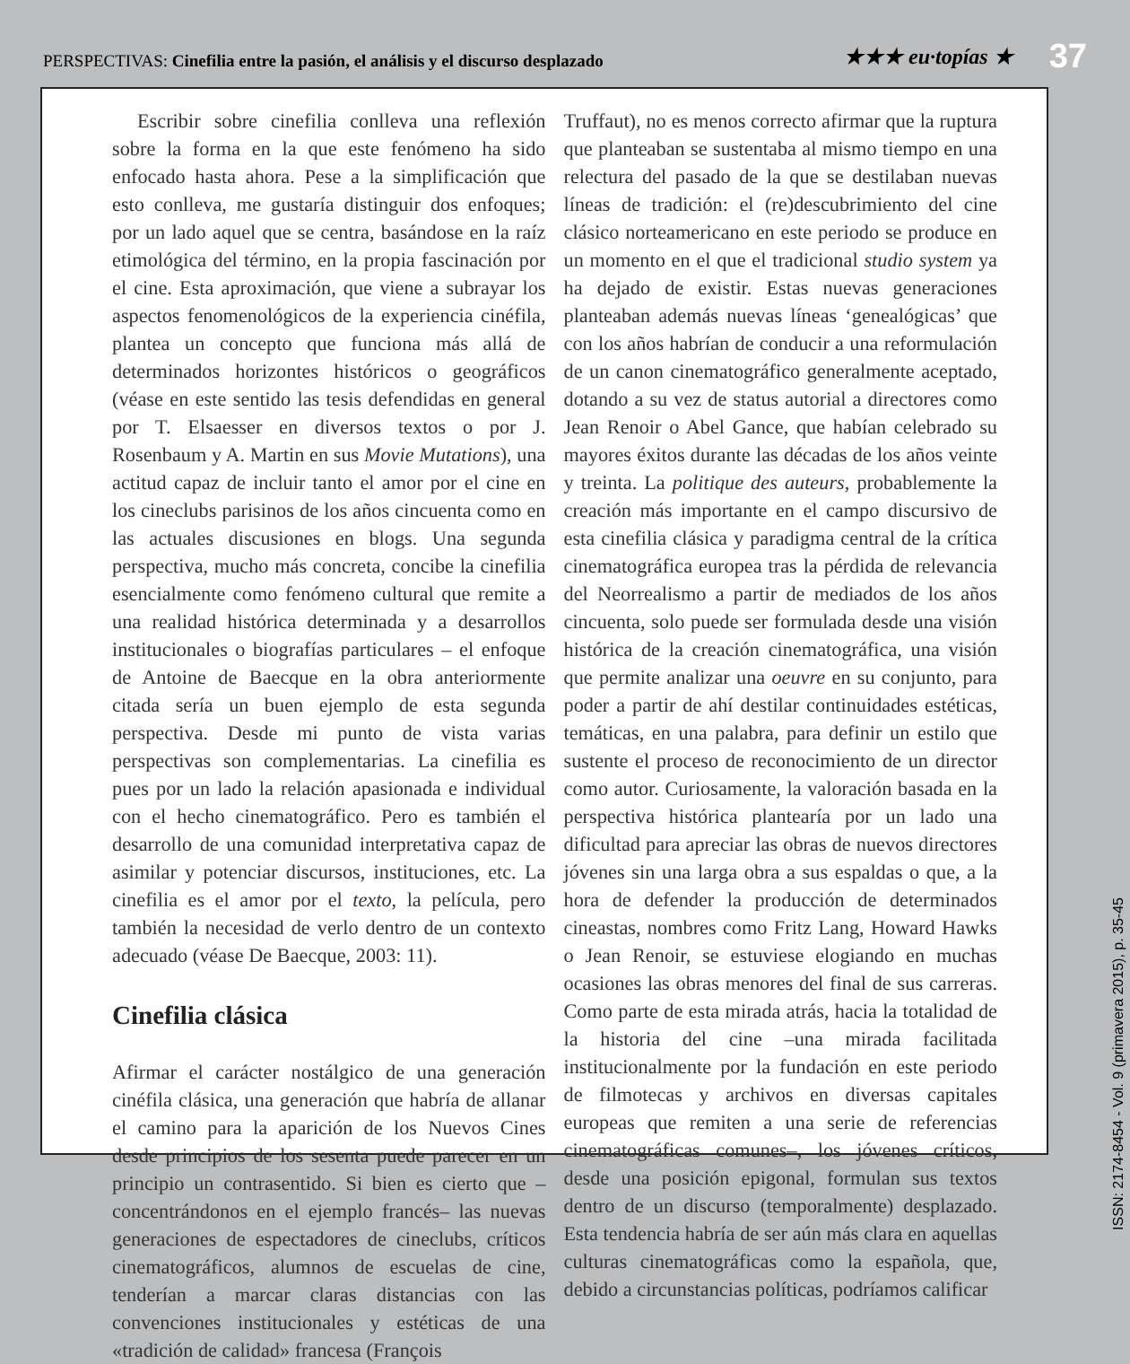PERSPECTIVAS: Cinefilia entre la pasión, el análisis y el discurso desplazado
★★★ eu·topías ★
37
Escribir sobre cinefilia conlleva una reflexión sobre la forma en la que este fenómeno ha sido enfocado hasta ahora. Pese a la simplificación que esto conlleva, me gustaría distinguir dos enfoques; por un lado aquel que se centra, basándose en la raíz etimológica del término, en la propia fascinación por el cine. Esta aproximación, que viene a subrayar los aspectos fenomenológicos de la experiencia cinéfila, plantea un concepto que funciona más allá de determinados horizontes históricos o geográficos (véase en este sentido las tesis defendidas en general por T. Elsaesser en diversos textos o por J. Rosenbaum y A. Martin en sus Movie Mutations), una actitud capaz de incluir tanto el amor por el cine en los cineclubs parisinos de los años cincuenta como en las actuales discusiones en blogs. Una segunda perspectiva, mucho más concreta, concibe la cinefilia esencialmente como fenómeno cultural que remite a una realidad histórica determinada y a desarrollos institucionales o biografías particulares – el enfoque de Antoine de Baecque en la obra anteriormente citada sería un buen ejemplo de esta segunda perspectiva. Desde mi punto de vista varias perspectivas son complementarias. La cinefilia es pues por un lado la relación apasionada e individual con el hecho cinematográfico. Pero es también el desarrollo de una comunidad interpretativa capaz de asimilar y potenciar discursos, instituciones, etc. La cinefilia es el amor por el texto, la película, pero también la necesidad de verlo dentro de un contexto adecuado (véase De Baecque, 2003: 11).
Cinefilia clásica
Afirmar el carácter nostálgico de una generación cinéfila clásica, una generación que habría de allanar el camino para la aparición de los Nuevos Cines desde principios de los sesenta puede parecer en un principio un contrasentido. Si bien es cierto que –concentrándonos en el ejemplo francés– las nuevas generaciones de espectadores de cineclubs, críticos cinematográficos, alumnos de escuelas de cine, tenderían a marcar claras distancias con las convenciones institucionales y estéticas de una «tradición de calidad» francesa (François
Truffaut), no es menos correcto afirmar que la ruptura que planteaban se sustentaba al mismo tiempo en una relectura del pasado de la que se destilaban nuevas líneas de tradición: el (re)descubrimiento del cine clásico norteamericano en este periodo se produce en un momento en el que el tradicional studio system ya ha dejado de existir. Estas nuevas generaciones planteaban además nuevas líneas ‘genealógicas’ que con los años habrían de conducir a una reformulación de un canon cinematográfico generalmente aceptado, dotando a su vez de status autorial a directores como Jean Renoir o Abel Gance, que habían celebrado su mayores éxitos durante las décadas de los años veinte y treinta. La politique des auteurs, probablemente la creación más importante en el campo discursivo de esta cinefilia clásica y paradigma central de la crítica cinematográfica europea tras la pérdida de relevancia del Neorrealismo a partir de mediados de los años cincuenta, solo puede ser formulada desde una visión histórica de la creación cinematográfica, una visión que permite analizar una oeuvre en su conjunto, para poder a partir de ahí destilar continuidades estéticas, temáticas, en una palabra, para definir un estilo que sustente el proceso de reconocimiento de un director como autor. Curiosamente, la valoración basada en la perspectiva histórica plantearía por un lado una dificultad para apreciar las obras de nuevos directores jóvenes sin una larga obra a sus espaldas o que, a la hora de defender la producción de determinados cineastas, nombres como Fritz Lang, Howard Hawks o Jean Renoir, se estuviese elogiando en muchas ocasiones las obras menores del final de sus carreras. Como parte de esta mirada atrás, hacia la totalidad de la historia del cine –una mirada facilitada institucionalmente por la fundación en este periodo de filmotecas y archivos en diversas capitales europeas que remiten a una serie de referencias cinematográficas comunes–, los jóvenes críticos, desde una posición epigonal, formulan sus textos dentro de un discurso (temporalmente) desplazado. Esta tendencia habría de ser aún más clara en aquellas culturas cinematográficas como la española, que, debido a circunstancias políticas, podríamos calificar
ISSN: 2174-8454 - Vol. 9 (primavera 2015), p. 35-45